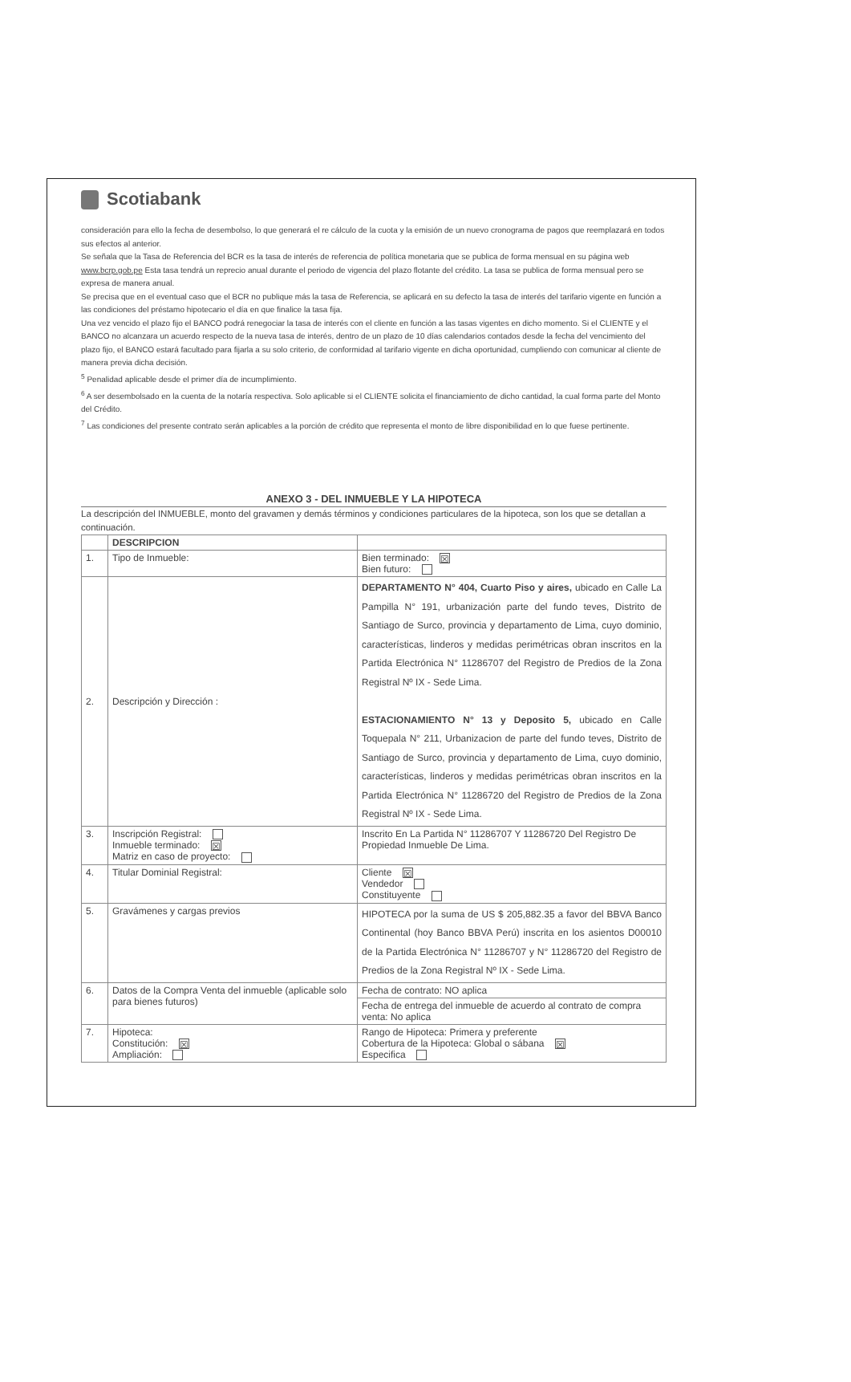Scotiabank
consideración para ello la fecha de desembolso, lo que generará el re cálculo de la cuota y la emisión de un nuevo cronograma de pagos que reemplazará en todos sus efectos al anterior.
Se señala que la Tasa de Referencia del BCR es la tasa de interés de referencia de política monetaria que se publica de forma mensual en su página web www.bcrp.gob.pe Esta tasa tendrá un reprecio anual durante el periodo de vigencia del plazo flotante del crédito. La tasa se publica de forma mensual pero se expresa de manera anual.
Se precisa que en el eventual caso que el BCR no publique más la tasa de Referencia, se aplicará en su defecto la tasa de interés del tarifario vigente en función a las condiciones del préstamo hipotecario el día en que finalice la tasa fija.
Una vez vencido el plazo fijo el BANCO podrá renegociar la tasa de interés con el cliente en función a las tasas vigentes en dicho momento. Si el CLIENTE y el BANCO no alcanzara un acuerdo respecto de la nueva tasa de interés, dentro de un plazo de 10 días calendarios contados desde la fecha del vencimiento del plazo fijo, el BANCO estará facultado para fijarla a su solo criterio, de conformidad al tarifario vigente en dicha oportunidad, cumpliendo con comunicar al cliente de manera previa dicha decisión.
<sup>5</sup> Penalidad aplicable desde el primer día de incumplimiento.
<sup>6</sup> A ser desembolsado en la cuenta de la notaría respectiva. Solo aplicable si el CLIENTE solicita el financiamiento de dicho cantidad, la cual forma parte del Monto del Crédito.
<sup>7</sup> Las condiciones del presente contrato serán aplicables a la porción de crédito que representa el monto de libre disponibilidad en lo que fuese pertinente.
ANEXO 3 - DEL INMUEBLE Y LA HIPOTECA
La descripción del INMUEBLE, monto del gravamen y demás términos y condiciones particulares de la hipoteca, son los que se detallan a continuación.
| | DESCRIPCION | |
| --- | --- | --- |
| 1. | Tipo de Inmueble: | Bien terminado: ☒ Bien futuro: |
| 2. | Descripción y Dirección : | DEPARTAMENTO N° 404, Cuarto Piso y aires, ubicado en Calle La Pampilla N° 191, urbanización parte del fundo teves, Distrito de Santiago de Surco, provincia y departamento de Lima, cuyo dominio, características, linderos y medidas perimétricas obran inscritos en la Partida Electrónica N° 11286707 del Registro de Predios de la Zona Registral Nº IX - Sede Lima. ESTACIONAMIENTO N° 13 y Deposito 5, ubicado en Calle Toquepala N° 211, Urbanizacion de parte del fundo teves, Distrito de Santiago de Surco, provincia y departamento de Lima, cuyo dominio, características, linderos y medidas perimétricas obran inscritos en la Partida Electrónica N° 11286720 del Registro de Predios de la Zona Registral Nº IX - Sede Lima. |
| 3. | Inscripción Registral: Inmueble terminado: ☒ Matriz en caso de proyecto: | Inscrito En La Partida N° 11286707 Y 11286720 Del Registro De Propiedad Inmueble De Lima. |
| 4. | Titular Dominial Registral: | Cliente ☒ Vendedor Constituyente |
| 5. | Gravámenes y cargas previos | HIPOTECA por la suma de US $ 205,882.35 a favor del BBVA Banco Continental (hoy Banco BBVA Perú) inscrita en los asientos D00010 de la Partida Electrónica N° 11286707 y N° 11286720 del Registro de Predios de la Zona Registral Nº IX - Sede Lima. |
| 6. | Datos de la Compra Venta del inmueble (aplicable solo para bienes futuros) | Fecha de contrato: NO aplica |
| | | Fecha de entrega del inmueble de acuerdo al contrato de compra venta: No aplica |
| 7. | Hipoteca: Constitución: ☒ Ampliación: | Rango de Hipoteca: Primera y preferente Cobertura de la Hipoteca: Global o sábana ☒ Especifica |